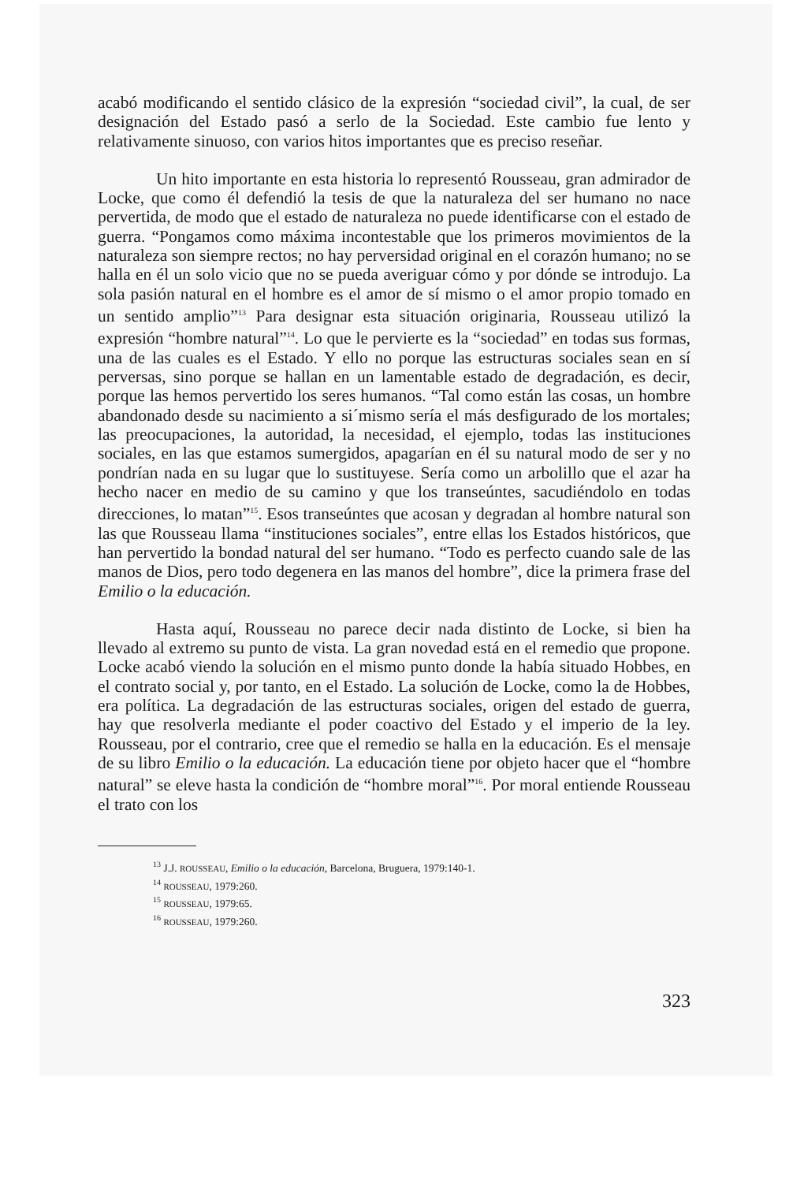acabó modificando el sentido clásico de la expresión “sociedad civil”, la cual, de ser designación del Estado pasó a serlo de la Sociedad. Este cambio fue lento y relativamente sinuoso, con varios hitos importantes que es preciso reseñar.
Un hito importante en esta historia lo representó Rousseau, gran admirador de Locke, que como él defendió la tesis de que la naturaleza del ser humano no nace pervertida, de modo que el estado de naturaleza no puede identificarse con el estado de guerra. “Pongamos como máxima incontestable que los primeros movimientos de la naturaleza son siempre rectos; no hay perversidad original en el corazón humano; no se halla en él un solo vicio que no se pueda averiguar cómo y por dónde se introdujo. La sola pasión natural en el hombre es el amor de sí mismo o el amor propio tomado en un sentido amplio”<sup>13</sup> Para designar esta situación originaria, Rousseau utilizó la expresión “hombre natural”<sup>14</sup>. Lo que le pervierte es la “sociedad” en todas sus formas, una de las cuales es el Estado. Y ello no porque las estructuras sociales sean en sí perversas, sino porque se hallan en un lamentable estado de degradación, es decir, porque las hemos pervertido los seres humanos. “Tal como están las cosas, un hombre abandonado desde su nacimiento a si´mismo sería el más desfigurado de los mortales; las preocupaciones, la autoridad, la necesidad, el ejemplo, todas las instituciones sociales, en las que estamos sumergidos, apagarían en él su natural modo de ser y no pondrían nada en su lugar que lo sustituyese. Sería como un arbolillo que el azar ha hecho nacer en medio de su camino y que los transeúntes, sacudiéndolo en todas direcciones, lo matan”<sup>15</sup>. Esos transeúntes que acosan y degradan al hombre natural son las que Rousseau llama “instituciones sociales”, entre ellas los Estados históricos, que han pervertido la bondad natural del ser humano. “Todo es perfecto cuando sale de las manos de Dios, pero todo degenera en las manos del hombre”, dice la primera frase del Emilio o la educación.
Hasta aquí, Rousseau no parece decir nada distinto de Locke, si bien ha llevado al extremo su punto de vista. La gran novedad está en el remedio que propone. Locke acabó viendo la solución en el mismo punto donde la había situado Hobbes, en el contrato social y, por tanto, en el Estado. La solución de Locke, como la de Hobbes, era política. La degradación de las estructuras sociales, origen del estado de guerra, hay que resolverla mediante el poder coactivo del Estado y el imperio de la ley. Rousseau, por el contrario, cree que el remedio se halla en la educación. Es el mensaje de su libro Emilio o la educación. La educación tiene por objeto hacer que el “hombre natural” se eleve hasta la condición de “hombre moral”<sup>16</sup>. Por moral entiende Rousseau el trato con los
<sup>13</sup> J.J. ROUSSEAU, Emilio o la educación, Barcelona, Bruguera, 1979:140-1.
<sup>14</sup> ROUSSEAU, 1979:260.
<sup>15</sup> ROUSSEAU, 1979:65.
<sup>16</sup> ROUSSEAU, 1979:260.
323